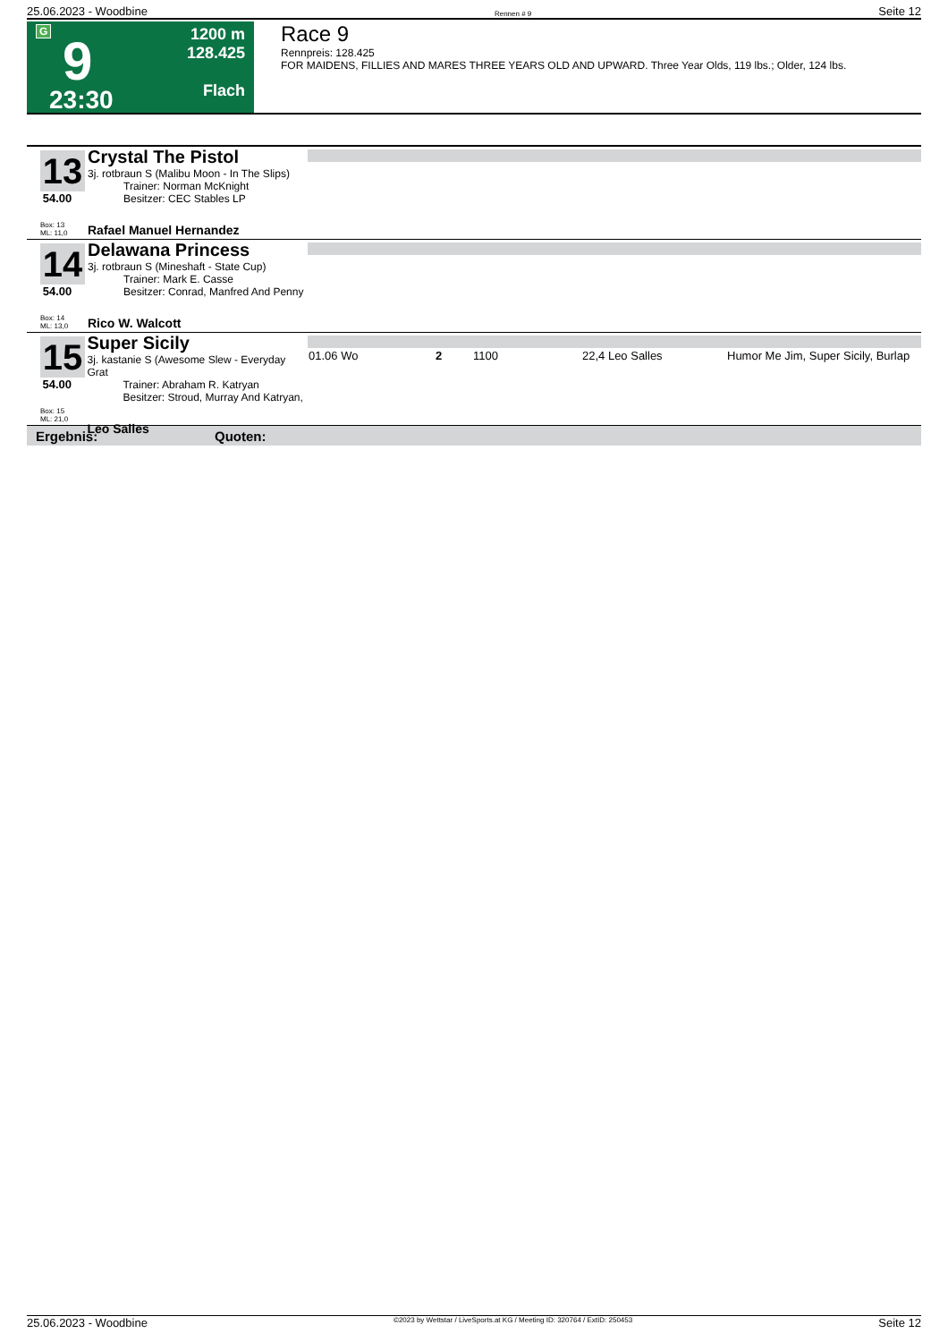25.06.2023 - Woodbine Rennen # 9 Seite 12
G
9
23:30
1200 m
128.425
Flach
Race 9
Rennpreis: 128.425
FOR MAIDENS, FILLIES AND MARES THREE YEARS OLD AND UPWARD. Three Year Olds, 119 lbs.; Older, 124 lbs.
13
54.00
Box: 13
ML: 11,0
Crystal The Pistol
3j. rotbraun S (Malibu Moon - In The Slips)
Trainer: Norman McKnight
Besitzer: CEC Stables LP
Rafael Manuel Hernandez
14
54.00
Box: 14
ML: 13,0
Delawana Princess
3j. rotbraun S (Mineshaft - State Cup)
Trainer: Mark E. Casse
Besitzer: Conrad, Manfred And Penny
Rico W. Walcott
15
54.00
Box: 15
ML: 21,0
Super Sicily
3j. kastanie S (Awesome Slew - Everyday Grat
Trainer: Abraham R. Katryan
Besitzer: Stroud, Murray And Katryan,
Leo Salles
| 01.06 Wo | 2 | 1100 | 22,4 Leo Salles | Humor Me Jim, Super Sicily, Burlap |
Ergebnis: Quoten:
25.06.2023 - Woodbine ©2023 by Wettstar / LiveSports.at KG / Meeting ID: 320764 / ExtID: 250453 Seite 12